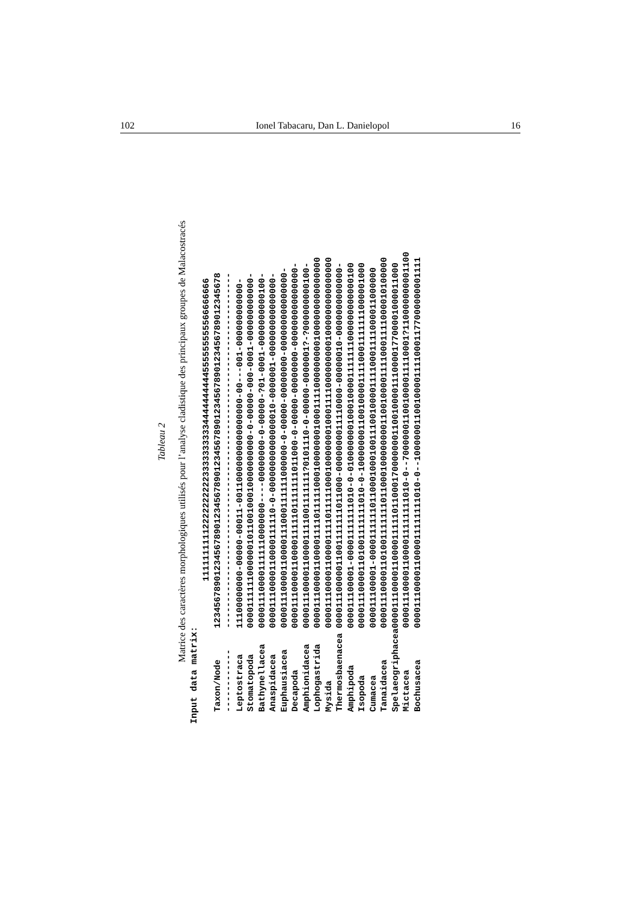102 Ionel Tabacaru, Dan L. Danielopol 16
Tableau 2
Matrice des caractères morphologiques utilisés pour l’analyse cladistique des principaux groupes de Malacostracés
Input data matrix:
| | 1111111111222222222233333333334444444444555555555566666666 |
| --- | --- |
| Taxon/Node | 12345678901234567890123456789012345678901234567890123456789012345678 |
| ------------ | -------------------------------------------------------------------- |
| Leptostraca | 11100000000-00000-00011-00110000000000000000-00---001-000000000000- |
| Stomatopoda | 0000111111000000101100100010000000000-0-00000-000-0001-000000000000- |
| Bathynellacea | 000011100001111110000000----00000000-0-00000-?01-0001-0000000000100- |
| Anaspidacea | 00001110000110000111110-0-00000000000000010-0000001-000000000000000- |
| Euphausiacea | 00001110000110000111000111111000000-0-00000-00000000-000000000000000- |
| Decapoda | 000011100001100001111101111111011000-0-00000-00000000-000000000000000- |
| Amphionidacea | 000011100001100001111001111111?0101110-0-00000-0000001?-?000000000100- |
| Lophogastrida | 00001110000110000111101111100010000000100011110000000001000000000000000 |
| Mysida | 00001110000110000111101111100010000000100011110000000001000000000000000 |
| Thermosbaenacea | 00001110000011001111111011000-0000000011110000-00000010-0000000000000- |
| Amphipoda | 000011100001-00001111111010-0-0100000001000100001111111000000000000100 |
| Isopoda | 000011100001101001111111010-0-1000000011001000011110001111111000001000 |
| Cumacea | 000011100001-00001111110110001000100111001000011110001111000011000000 |
| Tanaidacea | 00001110000110100111111101100010000000011001000011110001111000010100000 |
| Spelaeogriphacea | 0000111000011000011111011000170000000110010000111000017700001000011000 |
| Mictacea | 0000111000011000011111111010-0--700000011001000011110001?110000000001100 |
| Bochusacea | 0000111000011000011111111010-0--100000011001000011110001177000000001111 |